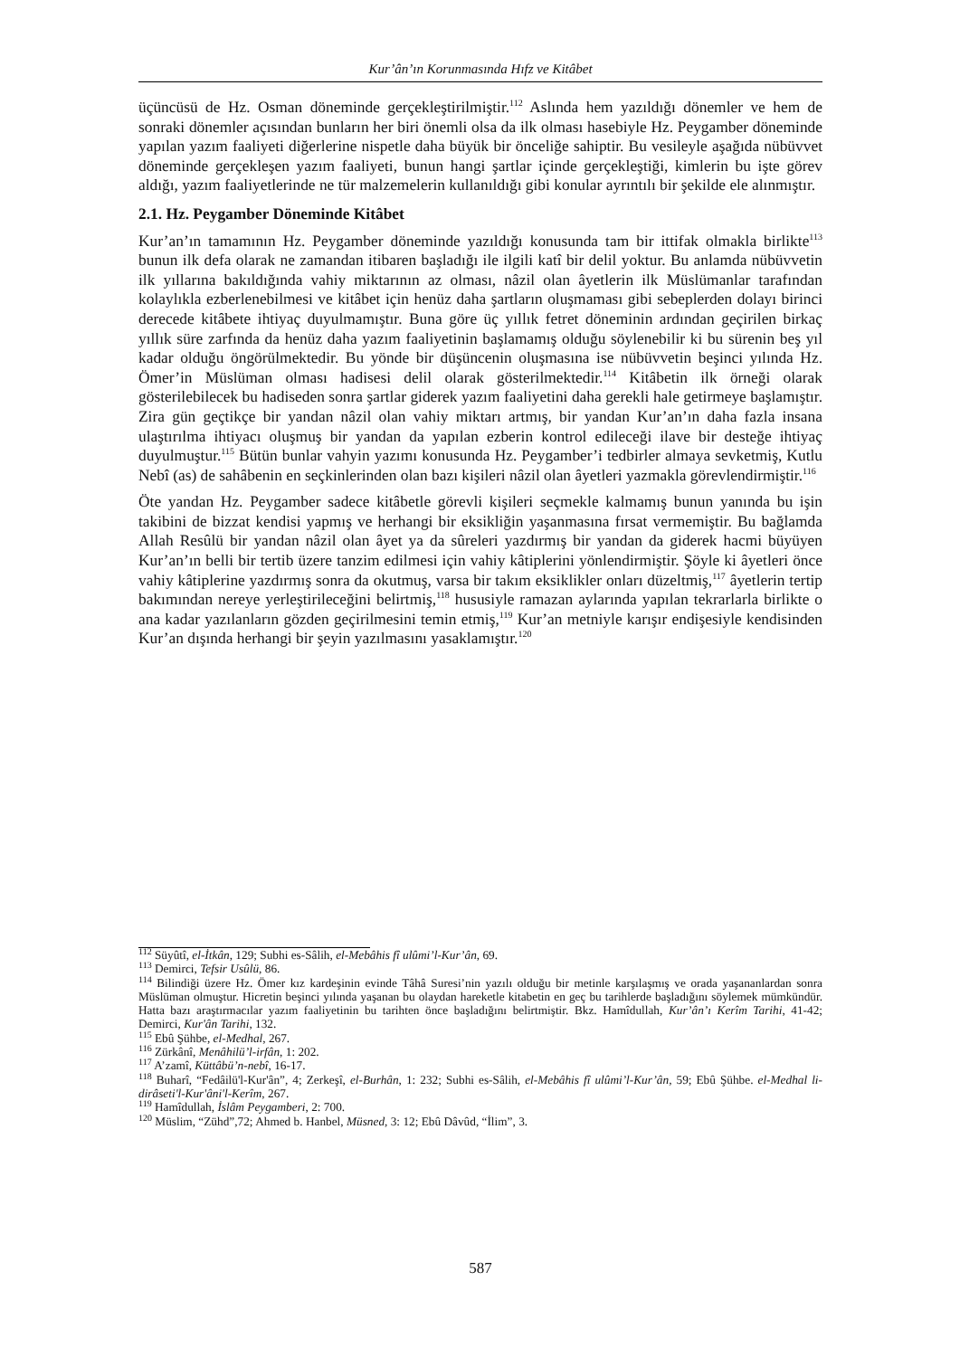Kur’ân’ın Korunmasında Hıfz ve Kitâbet
üçüncüsü de Hz. Osman döneminde gerçekleştirilmiştir.<sup>112</sup> Aslında hem yazıldığı dönemler ve hem de sonraki dönemler açısından bunların her biri önemli olsa da ilk olması hasebiyle Hz. Peygamber döneminde yapılan yazım faaliyeti diğerlerine nispetle daha büyük bir önceliğe sahiptir. Bu vesileyle aşağıda nübüvvet döneminde gerçekleşen yazım faaliyeti, bunun hangi şartlar içinde gerçekleştiği, kimlerin bu işte görev aldığı, yazım faaliyetlerinde ne tür malzemelerin kullanıldığı gibi konular ayrıntılı bir şekilde ele alınmıştır.
2.1. Hz. Peygamber Döneminde Kitâbet
Kur’an’ın tamamının Hz. Peygamber döneminde yazıldığı konusunda tam bir ittifak olmakla birlikte<sup>113</sup> bunun ilk defa olarak ne zamandan itibaren başladığı ile ilgili katî bir delil yoktur. Bu anlamda nübüvvetin ilk yıllarına bakıldığında vahiy miktarının az olması, nâzil olan âyetlerin ilk Müslümanlar tarafından kolaylıkla ezberlenebilmesi ve kitâbet için henüz daha şartların oluşmaması gibi sebeplerden dolayı birinci derecede kitâbete ihtiyaç duyulmamıştır. Buna göre üç yıllık fetret döneminin ardından geçirilen birkaç yıllık süre zarfında da henüz daha yazım faaliyetinin başlamamış olduğu söylenebilir ki bu sürenin beş yıl kadar olduğu öngörülmektedir. Bu yönde bir düşüncenin oluşmasına ise nübüvvetin beşinci yılında Hz. Ömer’in Müslüman olması hadisesi delil olarak gösterilmektedir.<sup>114</sup> Kitâbetin ilk örneği olarak gösterilebilecek bu hadiseden sonra şartlar giderek yazım faaliyetini daha gerekli hale getirmeye başlamıştır. Zira gün geçtikçe bir yandan nâzil olan vahiy miktarı artmış, bir yandan Kur’an’ın daha fazla insana ulaştırılma ihtiyacı oluşmuş bir yandan da yapılan ezberin kontrol edileceği ilave bir desteğe ihtiyaç duyulmuştur.<sup>115</sup> Bütün bunlar vahyin yazımı konusunda Hz. Peygamber’i tedbirler almaya sevketmiş, Kutlu Nebî (as) de sahâbenin en seçkinlerinden olan bazı kişileri nâzil olan âyetleri yazmakla görevlendirmiştir.<sup>116</sup>
Öte yandan Hz. Peygamber sadece kitâbetle görevli kişileri seçmekle kalmamış bunun yanında bu işin takibini de bizzat kendisi yapmış ve herhangi bir eksikliğin yaşanmasına fırsat vermemiştir. Bu bağlamda Allah Resûlü bir yandan nâzil olan âyet ya da sûreleri yazdırmış bir yandan da giderek hacmi büyüyen Kur’an’ın belli bir tertib üzere tanzim edilmesi için vahiy kâtiplerini yönlendirmiştir. Şöyle ki âyetleri önce vahiy kâtiplerine yazdırmış sonra da okutmuş, varsa bir takım eksiklikler onları düzeltmiş,<sup>117</sup> âyetlerin tertip bakımından nereye yerleştirileceğini belirtmiş,<sup>118</sup> hususiyle ramazan aylarında yapılan tekrarlarla birlikte o ana kadar yazılanların gözden geçirilmesini temin etmiş,<sup>119</sup> Kur’an metniyle karışır endişesiyle kendisinden Kur’an dışında herhangi bir şeyin yazılmasını yasaklamıştır.<sup>120</sup>
<sup>112</sup> Süyûtî, el-İtkân, 129; Subhi es-Sâlih, el-Mebâhis fî ulûmi’l-Kur’ân, 69.
<sup>113</sup> Demirci, Tefsir Usûlü, 86.
<sup>114</sup> Bilindiği üzere Hz. Ömer kız kardeşinin evinde Tâhâ Suresi’nin yazılı olduğu bir metinle karşılaşmış ve orada yaşananlardan sonra Müslüman olmuştur. Hicretin beşinci yılında yaşanan bu olaydan hareketle kitabetin en geç bu tarihlerde başladığını söylemek mümkündür. Hatta bazı araştırmacılar yazım faaliyetinin bu tarihten önce başladığını belirtmiştir. Bkz. Hamîdullah, Kur’ân’ı Kerîm Tarihi, 41-42; Demirci, Kur'ân Tarihi, 132.
<sup>115</sup> Ebû Şühbe, el-Medhal, 267.
<sup>116</sup> Zürkânî, Menâhilü’l-irfân, 1: 202.
<sup>117</sup> A’zamî, Küttâbü’n-nebî, 16-17.
<sup>118</sup> Buharî, “Fedâilü'l-Kur'ân”, 4; Zerkeşî, el-Burhân, 1: 232; Subhi es-Sâlih, el-Mebâhis fî ulûmi’l-Kur’ân, 59; Ebû Şühbe. el-Medhal li-dirâseti'l-Kur'âni'l-Kerîm, 267.
<sup>119</sup> Hamîdullah, İslâm Peygamberi, 2: 700.
<sup>120</sup> Müslim, “Zühd”,72; Ahmed b. Hanbel, Müsned, 3: 12; Ebû Dâvûd, “İlim”, 3.
587